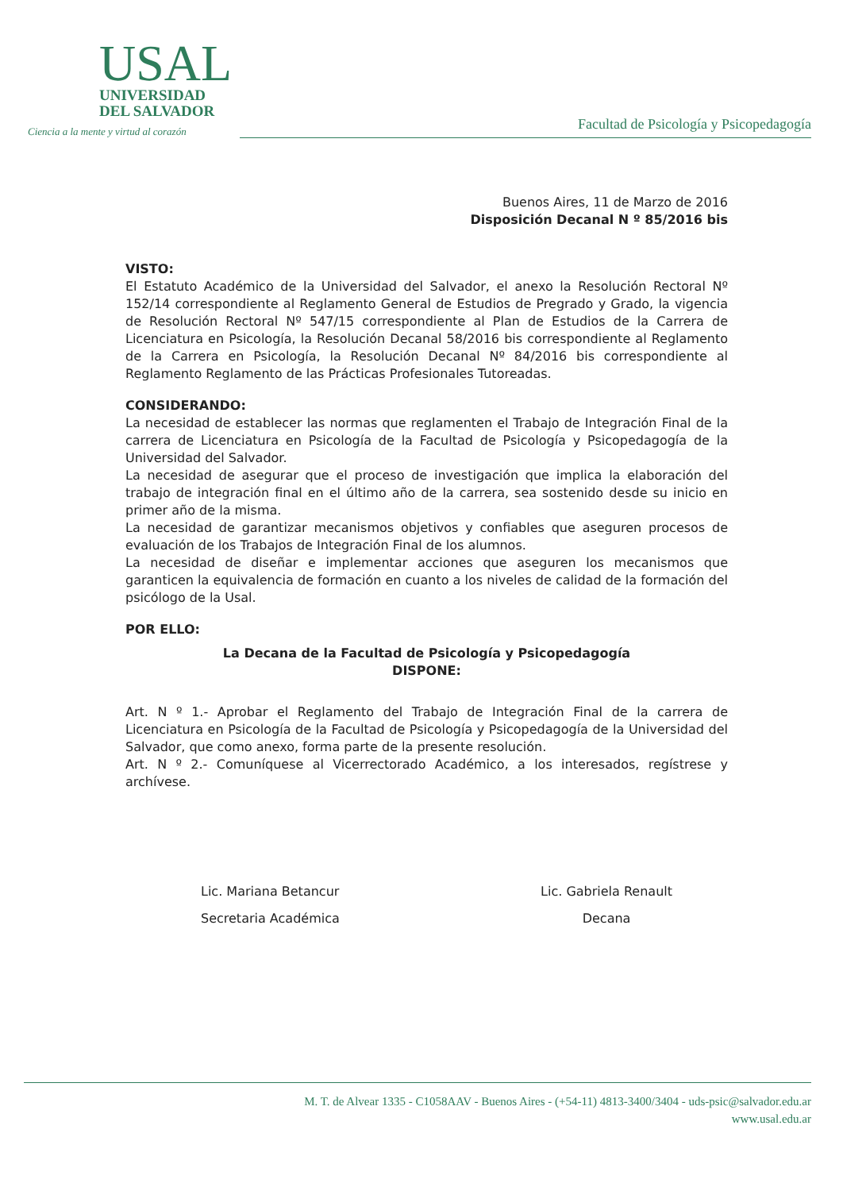USAL
UNIVERSIDAD
DEL SALVADOR
Ciencia a la mente y virtud al corazón
Facultad de Psicología y Psicopedagogía
Buenos Aires, 11 de Marzo de 2016
Disposición Decanal N º 85/2016 bis
VISTO:
El Estatuto Académico de la Universidad del Salvador, el anexo la Resolución Rectoral Nº 152/14 correspondiente al Reglamento General de Estudios de Pregrado y Grado, la vigencia de Resolución Rectoral Nº 547/15 correspondiente al Plan de Estudios de la Carrera de Licenciatura en Psicología, la Resolución Decanal 58/2016 bis correspondiente al Reglamento de la Carrera en Psicología, la Resolución Decanal Nº 84/2016 bis correspondiente al Reglamento Reglamento de las Prácticas Profesionales Tutoreadas.
CONSIDERANDO:
La necesidad de establecer las normas que reglamenten el Trabajo de Integración Final de la carrera de Licenciatura en Psicología de la Facultad de Psicología y Psicopedagogía de la Universidad del Salvador.
La necesidad de asegurar que el proceso de investigación que implica la elaboración del trabajo de integración final en el último año de la carrera, sea sostenido desde su inicio en primer año de la misma.
La necesidad de garantizar mecanismos objetivos y confiables que aseguren procesos de evaluación de los Trabajos de Integración Final de los alumnos.
La necesidad de diseñar e implementar acciones que aseguren los mecanismos que garanticen la equivalencia de formación en cuanto a los niveles de calidad de la formación del psicólogo de la Usal.
POR ELLO:
La Decana de la Facultad de Psicología y Psicopedagogía
DISPONE:
Art. N º 1.- Aprobar el Reglamento del Trabajo de Integración Final de la carrera de Licenciatura en Psicología de la Facultad de Psicología y Psicopedagogía de la Universidad del Salvador, que como anexo, forma parte de la presente resolución.
Art. N º 2.- Comuníquese al Vicerrectorado Académico, a los interesados, regístrese y archívese.
Lic. Mariana Betancur
Secretaria Académica
Lic. Gabriela Renault
Decana
M. T. de Alvear 1335 - C1058AAV - Buenos Aires - (+54-11) 4813-3400/3404 - uds-psic@salvador.edu.ar
www.usal.edu.ar